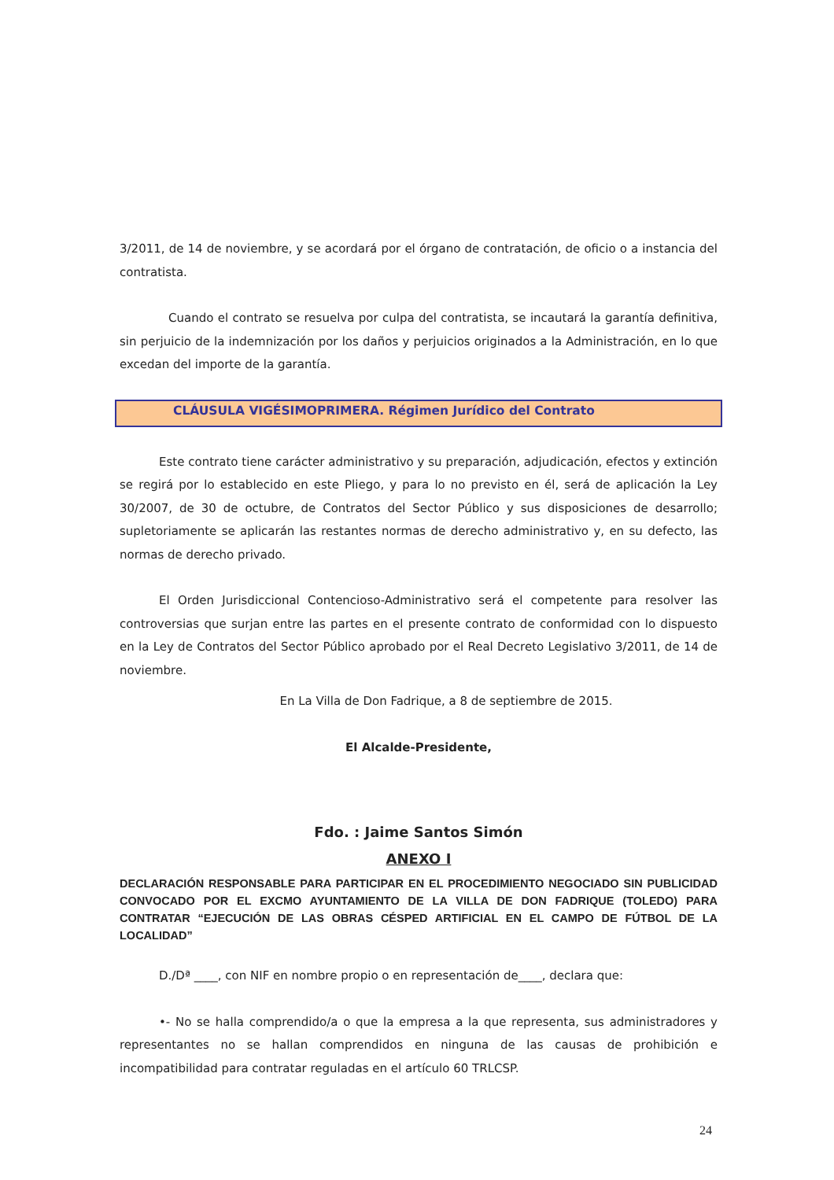3/2011, de 14 de noviembre, y se acordará por el órgano de contratación, de oficio o a instancia del contratista.
Cuando el contrato se resuelva por culpa del contratista, se incautará la garantía definitiva, sin perjuicio de la indemnización por los daños y perjuicios originados a la Administración, en lo que excedan del importe de la garantía.
CLÁUSULA VIGÉSIMOPRIMERA. Régimen Jurídico del Contrato
Este contrato tiene carácter administrativo y su preparación, adjudicación, efectos y extinción se regirá por lo establecido en este Pliego, y para lo no previsto en él, será de aplicación la Ley 30/2007, de 30 de octubre, de Contratos del Sector Público y sus disposiciones de desarrollo; supletoriamente se aplicarán las restantes normas de derecho administrativo y, en su defecto, las normas de derecho privado.
El Orden Jurisdiccional Contencioso-Administrativo será el competente para resolver las controversias que surjan entre las partes en el presente contrato de conformidad con lo dispuesto en la Ley de Contratos del Sector Público aprobado por el Real Decreto Legislativo 3/2011, de 14 de noviembre.
En La Villa de Don Fadrique, a 8 de septiembre de 2015.
El Alcalde-Presidente,
Fdo. : Jaime Santos Simón
ANEXO I
DECLARACIÓN RESPONSABLE PARA PARTICIPAR EN EL PROCEDIMIENTO NEGOCIADO SIN PUBLICIDAD CONVOCADO POR EL EXCMO AYUNTAMIENTO DE LA VILLA DE DON FADRIQUE (TOLEDO) PARA CONTRATAR “EJECUCIÓN DE LAS OBRAS CÉSPED ARTIFICIAL EN EL CAMPO DE FÚTBOL DE LA LOCALIDAD”
D./Dª ____, con NIF en nombre propio o en representación de____, declara que:
•- No se halla comprendido/a o que la empresa a la que representa, sus administradores y representantes no se hallan comprendidos en ninguna de las causas de prohibición e incompatibilidad para contratar reguladas en el artículo 60 TRLCSP.
24